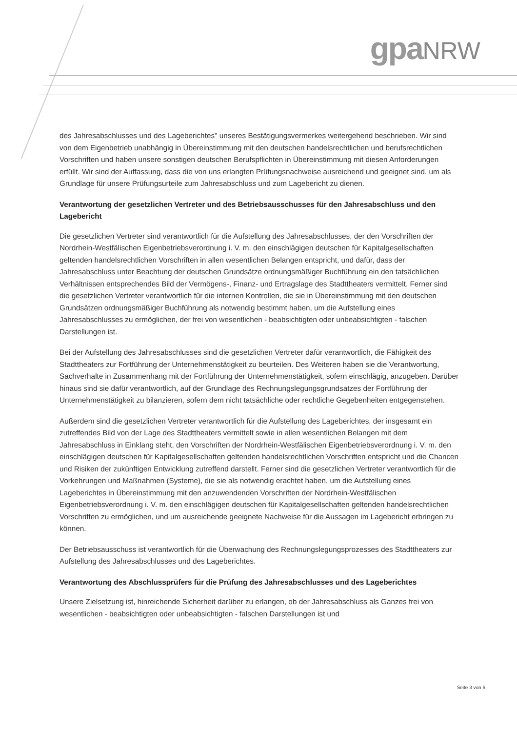gpaNRW
des Jahresabschlusses und des Lageberichtes" unseres Bestätigungsvermerkes weitergehend beschrieben. Wir sind von dem Eigenbetrieb unabhängig in Übereinstimmung mit den deutschen handelsrechtlichen und berufsrechtlichen Vorschriften und haben unsere sonstigen deutschen Berufspflichten in Übereinstimmung mit diesen Anforderungen erfüllt. Wir sind der Auffassung, dass die von uns erlangten Prüfungsnachweise ausreichend und geeignet sind, um als Grundlage für unsere Prüfungsurteile zum Jahresabschluss und zum Lagebericht zu dienen.
Verantwortung der gesetzlichen Vertreter und des Betriebsausschusses für den Jahresabschluss und den Lagebericht
Die gesetzlichen Vertreter sind verantwortlich für die Aufstellung des Jahresabschlusses, der den Vorschriften der Nordrhein-Westfälischen Eigenbetriebsverordnung i. V. m. den einschlägigen deutschen für Kapitalgesellschaften geltenden handelsrechtlichen Vorschriften in allen wesentlichen Belangen entspricht, und dafür, dass der Jahresabschluss unter Beachtung der deutschen Grundsätze ordnungsmäßiger Buchführung ein den tatsächlichen Verhältnissen entsprechendes Bild der Vermögens-, Finanz- und Ertragslage des Stadttheaters vermittelt. Ferner sind die gesetzlichen Vertreter verantwortlich für die internen Kontrollen, die sie in Übereinstimmung mit den deutschen Grundsätzen ordnungsmäßiger Buchführung als notwendig bestimmt haben, um die Aufstellung eines Jahresabschlusses zu ermöglichen, der frei von wesentlichen - beabsichtigten oder unbeabsichtigten - falschen Darstellungen ist.
Bei der Aufstellung des Jahresabschlusses sind die gesetzlichen Vertreter dafür verantwortlich, die Fähigkeit des Stadttheaters zur Fortführung der Unternehmenstätigkeit zu beurteilen. Des Weiteren haben sie die Verantwortung, Sachverhalte in Zusammenhang mit der Fortführung der Unternehmenstätigkeit, sofern einschlägig, anzugeben. Darüber hinaus sind sie dafür verantwortlich, auf der Grundlage des Rechnungslegungsgrundsatzes der Fortführung der Unternehmenstätigkeit zu bilanzieren, sofern dem nicht tatsächliche oder rechtliche Gegebenheiten entgegenstehen.
Außerdem sind die gesetzlichen Vertreter verantwortlich für die Aufstellung des Lageberichtes, der insgesamt ein zutreffendes Bild von der Lage des Stadttheaters vermittelt sowie in allen wesentlichen Belangen mit dem Jahresabschluss in Einklang steht, den Vorschriften der Nordrhein-Westfälischen Eigenbetriebsverordnung i. V. m. den einschlägigen deutschen für Kapitalgesellschaften geltenden handelsrechtlichen Vorschriften entspricht und die Chancen und Risiken der zukünftigen Entwicklung zutreffend darstellt. Ferner sind die gesetzlichen Vertreter verantwortlich für die Vorkehrungen und Maßnahmen (Systeme), die sie als notwendig erachtet haben, um die Aufstellung eines Lageberichtes in Übereinstimmung mit den anzuwendenden Vorschriften der Nordrhein-Westfälischen Eigenbetriebsverordnung i. V. m. den einschlägigen deutschen für Kapitalgesellschaften geltenden handelsrechtlichen Vorschriften zu ermöglichen, und um ausreichende geeignete Nachweise für die Aussagen im Lagebericht erbringen zu können.
Der Betriebsausschuss ist verantwortlich für die Überwachung des Rechnungslegungsprozesses des Stadttheaters zur Aufstellung des Jahresabschlusses und des Lageberichtes.
Verantwortung des Abschlussprüfers für die Prüfung des Jahresabschlusses und des Lageberichtes
Unsere Zielsetzung ist, hinreichende Sicherheit darüber zu erlangen, ob der Jahresabschluss als Ganzes frei von wesentlichen - beabsichtigten oder unbeabsichtigten - falschen Darstellungen ist und
Seite 3 von 6